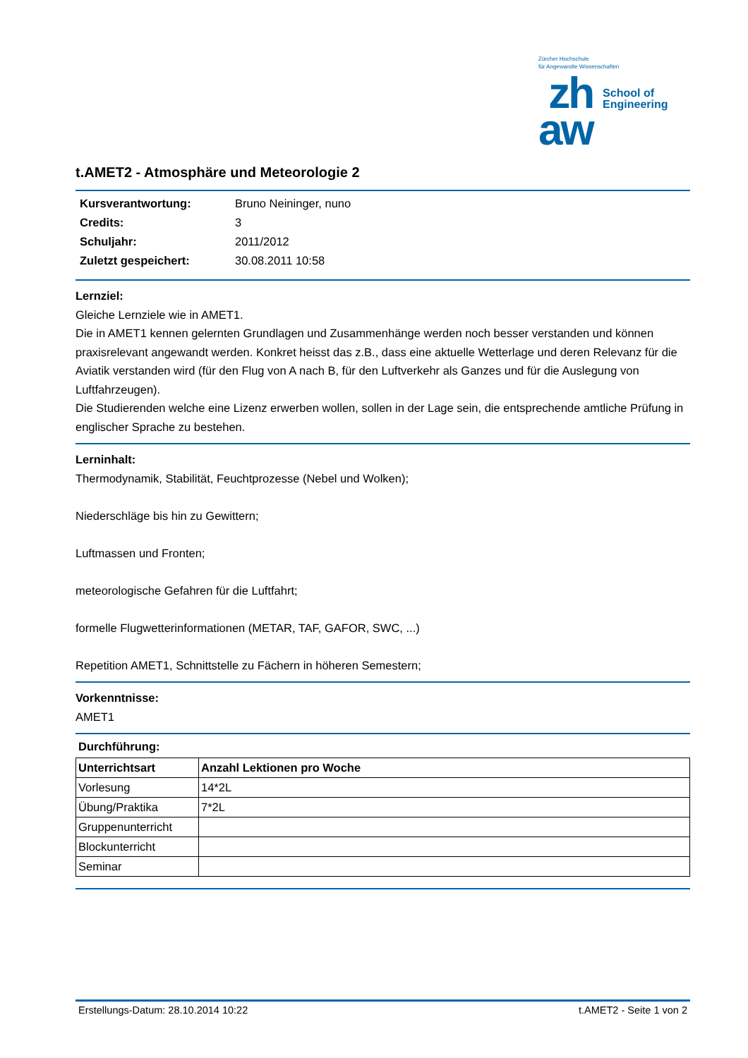Zürcher Hochschule
für Angewandte Wissenschaften
zh
aw
School of
Engineering
t.AMET2 - Atmosphäre und Meteorologie 2
| Kursverantwortung: | Bruno Neininger, nuno |
| Credits: | 3 |
| Schuljahr: | 2011/2012 |
| Zuletzt gespeichert: | 30.08.2011 10:58 |
Lernziel:
Gleiche Lernziele wie in AMET1.
Die in AMET1 kennen gelernten Grundlagen und Zusammenhänge werden noch besser verstanden und können praxisrelevant angewandt werden. Konkret heisst das z.B., dass eine aktuelle Wetterlage und deren Relevanz für die Aviatik verstanden wird (für den Flug von A nach B, für den Luftverkehr als Ganzes und für die Auslegung von Luftfahrzeugen).
Die Studierenden welche eine Lizenz erwerben wollen, sollen in der Lage sein, die entsprechende amtliche Prüfung in englischer Sprache zu bestehen.
Lerninhalt:
Thermodynamik, Stabilität, Feuchtprozesse (Nebel und Wolken);
Niederschläge bis hin zu Gewittern;
Luftmassen und Fronten;
meteorologische Gefahren für die Luftfahrt;
formelle Flugwetterinformationen (METAR, TAF, GAFOR, SWC, ...)
Repetition AMET1, Schnittstelle zu Fächern in höheren Semestern;
Vorkenntnisse:
AMET1
Durchführung:
| Unterrichtsart | Anzahl Lektionen pro Woche |
| --- | --- |
| Vorlesung | 14*2L |
| Übung/Praktika | 7*2L |
| Gruppenunterricht | |
| Blockunterricht | |
| Seminar | |
Erstellungs-Datum: 28.10.2014 10:22 t.AMET2 - Seite 1 von 2